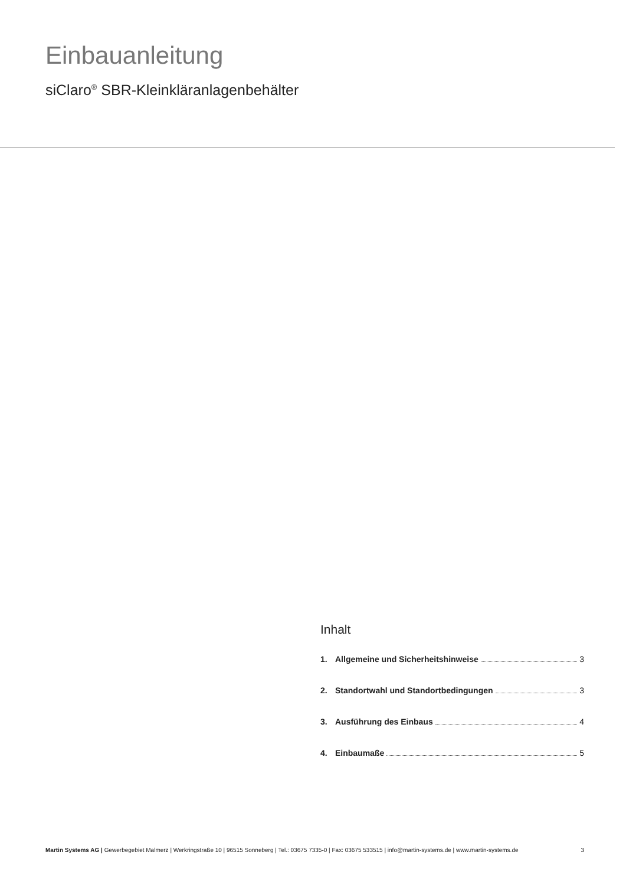Einbauanleitung
siClaro<sup>®</sup> SBR-Kleinkläranlagenbehälter
Inhalt
1. Allgemeine und Sicherheitshinweise 3
2. Standortwahl und Standortbedingungen 3
3. Ausführung des Einbaus 4
4. Einbaumaße 5
Martin Systems AG | Gewerbegebiet Malmerz | Werkringstraße 10 | 96515 Sonneberg | Tel.: 03675 7335-0 | Fax: 03675 533515 | info@martin-systems.de | www.martin-systems.de 3